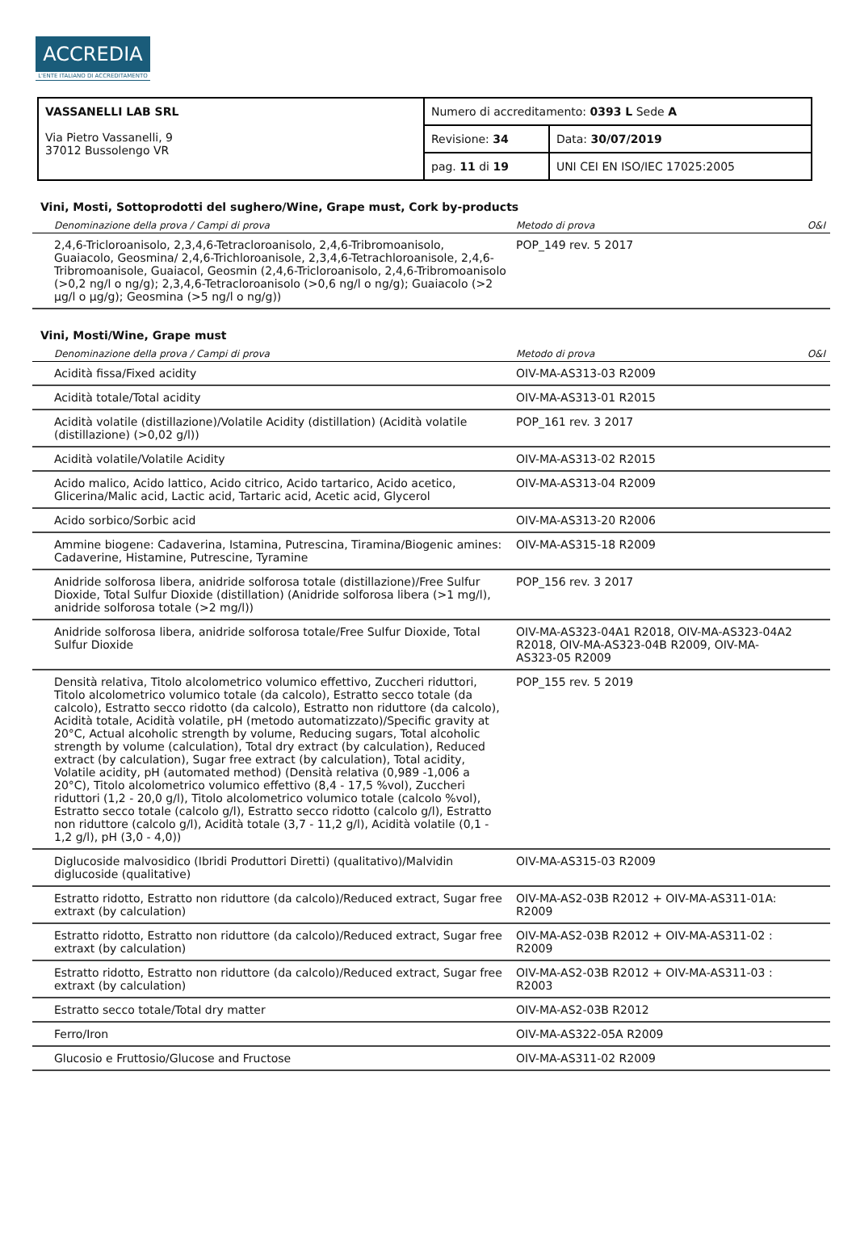ACCREDIA
L'ENTE ITALIANO DI ACCREDITAMENTO
| VASSANELLI LAB SRL Via Pietro Vassanelli, 9 37012 Bussolengo VR | Numero di accreditamento: 0393 L Sede A | |
| | Revisione: 34 | Data: 30/07/2019 |
| | pag. 11 di 19 | UNI CEI EN ISO/IEC 17025:2005 |
Vini, Mosti, Sottoprodotti del sughero/Wine, Grape must, Cork by-products
| Denominazione della prova / Campi di prova | Metodo di prova | O&I |
| --- | --- | --- |
| 2,4,6-Tricloroanisolo, 2,3,4,6-Tetracloroanisolo, 2,4,6-Tribromoanisolo, Guaiacolo, Geosmina/ 2,4,6-Trichloroanisole, 2,3,4,6-Tetrachloroanisole, 2,4,6-Tribromoanisole, Guaiacol, Geosmin (2,4,6-Tricloroanisolo, 2,4,6-Tribromoanisolo (>0,2 ng/l o ng/g); 2,3,4,6-Tetracloroanisolo (>0,6 ng/l o ng/g); Guaiacolo (>2 µg/l o µg/g); Geosmina (>5 ng/l o ng/g)) | POP_149 rev. 5 2017 | |
Vini, Mosti/Wine, Grape must
| Denominazione della prova / Campi di prova | Metodo di prova | O&I |
| --- | --- | --- |
| Acidità fissa/Fixed acidity | OIV-MA-AS313-03 R2009 | |
| Acidità totale/Total acidity | OIV-MA-AS313-01 R2015 | |
| Acidità volatile (distillazione)/Volatile Acidity (distillation) (Acidità volatile (distillazione) (>0,02 g/l)) | POP_161 rev. 3 2017 | |
| Acidità volatile/Volatile Acidity | OIV-MA-AS313-02 R2015 | |
| Acido malico, Acido lattico, Acido citrico, Acido tartarico, Acido acetico, Glicerina/Malic acid, Lactic acid, Tartaric acid, Acetic acid, Glycerol | OIV-MA-AS313-04 R2009 | |
| Acido sorbico/Sorbic acid | OIV-MA-AS313-20 R2006 | |
| Ammine biogene: Cadaverina, Istamina, Putrescina, Tiramina/Biogenic amines: Cadaverine, Histamine, Putrescine, Tyramine | OIV-MA-AS315-18 R2009 | |
| Anidride solforosa libera, anidride solforosa totale (distillazione)/Free Sulfur Dioxide, Total Sulfur Dioxide (distillation) (Anidride solforosa libera (>1 mg/l), anidride solforosa totale (>2 mg/l)) | POP_156 rev. 3 2017 | |
| Anidride solforosa libera, anidride solforosa totale/Free Sulfur Dioxide, Total Sulfur Dioxide | OIV-MA-AS323-04A1 R2018, OIV-MA-AS323-04A2 R2018, OIV-MA-AS323-04B R2009, OIV-MA-AS323-05 R2009 | |
| Densità relativa, Titolo alcolometrico volumico effettivo, Zuccheri riduttori, Titolo alcolometrico volumico totale (da calcolo), Estratto secco totale (da calcolo), Estratto secco ridotto (da calcolo), Estratto non riduttore (da calcolo), Acidità totale, Acidità volatile, pH (metodo automatizzato)/Specific gravity at 20°C, Actual alcoholic strength by volume, Reducing sugars, Total alcoholic strength by volume (calculation), Total dry extract (by calculation), Reduced extract (by calculation), Sugar free extract (by calculation), Total acidity, Volatile acidity, pH (automated method) (Densità relativa (0,989 -1,006 a 20°C), Titolo alcolometrico volumico effettivo (8,4 - 17,5 %vol), Zuccheri riduttori (1,2 - 20,0 g/l), Titolo alcolometrico volumico totale (calcolo %vol), Estratto secco totale (calcolo g/l), Estratto secco ridotto (calcolo g/l), Estratto non riduttore (calcolo g/l), Acidità totale (3,7 - 11,2 g/l), Acidità volatile (0,1 - 1,2 g/l), pH (3,0 - 4,0)) | POP_155 rev. 5 2019 | |
| Diglucoside malvosidico (Ibridi Produttori Diretti) (qualitativo)/Malvidin diglucoside (qualitative) | OIV-MA-AS315-03 R2009 | |
| Estratto ridotto, Estratto non riduttore (da calcolo)/Reduced extract, Sugar free extraxt (by calculation) | OIV-MA-AS2-03B R2012 + OIV-MA-AS311-01A: R2009 | |
| Estratto ridotto, Estratto non riduttore (da calcolo)/Reduced extract, Sugar free extraxt (by calculation) | OIV-MA-AS2-03B R2012 + OIV-MA-AS311-02 : R2009 | |
| Estratto ridotto, Estratto non riduttore (da calcolo)/Reduced extract, Sugar free extraxt (by calculation) | OIV-MA-AS2-03B R2012 + OIV-MA-AS311-03 : R2003 | |
| Estratto secco totale/Total dry matter | OIV-MA-AS2-03B R2012 | |
| Ferro/Iron | OIV-MA-AS322-05A R2009 | |
| Glucosio e Fruttosio/Glucose and Fructose | OIV-MA-AS311-02 R2009 | |